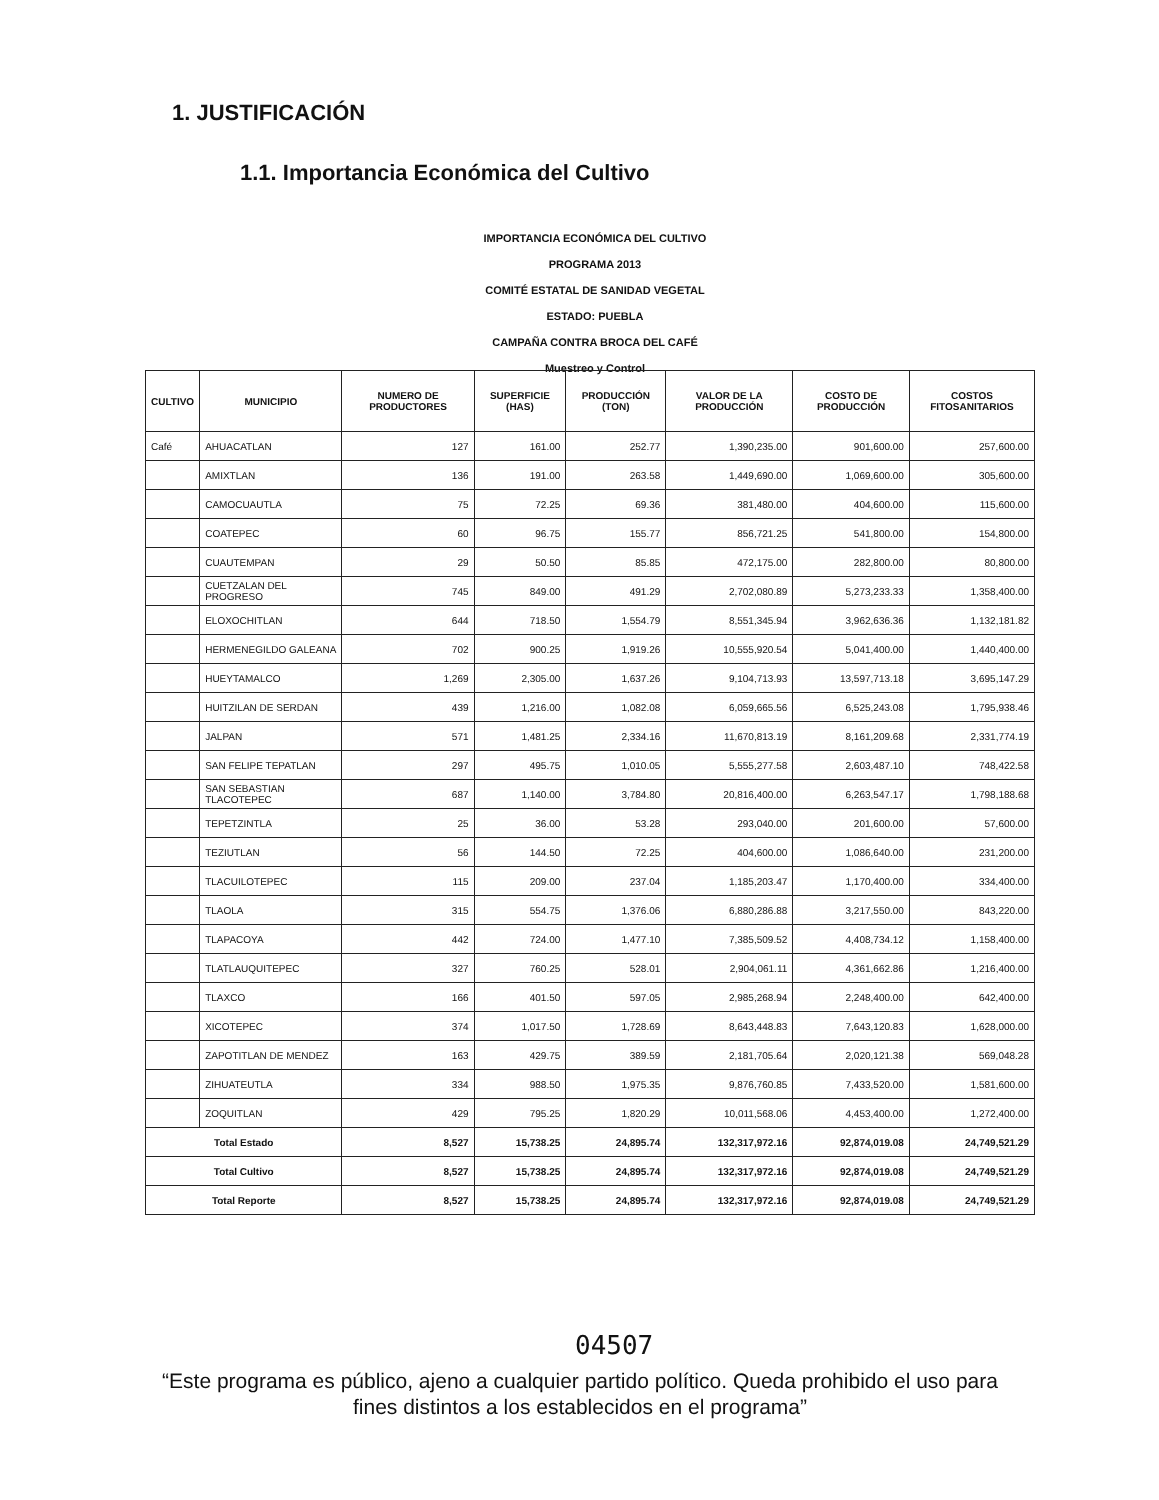1. JUSTIFICACIÓN
1.1. Importancia Económica del Cultivo
IMPORTANCIA ECONÓMICA DEL CULTIVO
PROGRAMA 2013
COMITÉ ESTATAL DE SANIDAD VEGETAL
ESTADO: PUEBLA
CAMPAÑA CONTRA BROCA DEL CAFÉ
Muestreo y Control
| CULTIVO | MUNICIPIO | NUMERO DE PRODUCTORES | SUPERFICIE (HAS) | PRODUCCIÓN (TON) | VALOR DE LA PRODUCCIÓN | COSTO DE PRODUCCIÓN | COSTOS FITOSANITARIOS |
| --- | --- | --- | --- | --- | --- | --- | --- |
| Café | AHUACATLAN | 127 | 161.00 | 252.77 | 1,390,235.00 | 901,600.00 | 257,600.00 |
| | AMIXTLAN | 136 | 191.00 | 263.58 | 1,449,690.00 | 1,069,600.00 | 305,600.00 |
| | CAMOCUAUTLA | 75 | 72.25 | 69.36 | 381,480.00 | 404,600.00 | 115,600.00 |
| | COATEPEC | 60 | 96.75 | 155.77 | 856,721.25 | 541,800.00 | 154,800.00 |
| | CUAUTEMPAN | 29 | 50.50 | 85.85 | 472,175.00 | 282,800.00 | 80,800.00 |
| | CUETZALAN DEL PROGRESO | 745 | 849.00 | 491.29 | 2,702,080.89 | 5,273,233.33 | 1,358,400.00 |
| | ELOXOCHITLAN | 644 | 718.50 | 1,554.79 | 8,551,345.94 | 3,962,636.36 | 1,132,181.82 |
| | HERMENEGILDO GALEANA | 702 | 900.25 | 1,919.26 | 10,555,920.54 | 5,041,400.00 | 1,440,400.00 |
| | HUEYTAMALCO | 1,269 | 2,305.00 | 1,637.26 | 9,104,713.93 | 13,597,713.18 | 3,695,147.29 |
| | HUITZILAN DE SERDAN | 439 | 1,216.00 | 1,082.08 | 6,059,665.56 | 6,525,243.08 | 1,795,938.46 |
| | JALPAN | 571 | 1,481.25 | 2,334.16 | 11,670,813.19 | 8,161,209.68 | 2,331,774.19 |
| | SAN FELIPE TEPATLAN | 297 | 495.75 | 1,010.05 | 5,555,277.58 | 2,603,487.10 | 748,422.58 |
| | SAN SEBASTIAN TLACOTEPEC | 687 | 1,140.00 | 3,784.80 | 20,816,400.00 | 6,263,547.17 | 1,798,188.68 |
| | TEPETZINTLA | 25 | 36.00 | 53.28 | 293,040.00 | 201,600.00 | 57,600.00 |
| | TEZIUTLAN | 56 | 144.50 | 72.25 | 404,600.00 | 1,086,640.00 | 231,200.00 |
| | TLACUILOTEPEC | 115 | 209.00 | 237.04 | 1,185,203.47 | 1,170,400.00 | 334,400.00 |
| | TLAOLA | 315 | 554.75 | 1,376.06 | 6,880,286.88 | 3,217,550.00 | 843,220.00 |
| | TLAPACOYA | 442 | 724.00 | 1,477.10 | 7,385,509.52 | 4,408,734.12 | 1,158,400.00 |
| | TLATLAUQUITEPEC | 327 | 760.25 | 528.01 | 2,904,061.11 | 4,361,662.86 | 1,216,400.00 |
| | TLAXCO | 166 | 401.50 | 597.05 | 2,985,268.94 | 2,248,400.00 | 642,400.00 |
| | XICOTEPEC | 374 | 1,017.50 | 1,728.69 | 8,643,448.83 | 7,643,120.83 | 1,628,000.00 |
| | ZAPOTITLAN DE MENDEZ | 163 | 429.75 | 389.59 | 2,181,705.64 | 2,020,121.38 | 569,048.28 |
| | ZIHUATEUTLA | 334 | 988.50 | 1,975.35 | 9,876,760.85 | 7,433,520.00 | 1,581,600.00 |
| | ZOQUITLAN | 429 | 795.25 | 1,820.29 | 10,011,568.06 | 4,453,400.00 | 1,272,400.00 |
| Total Estado | | 8,527 | 15,738.25 | 24,895.74 | 132,317,972.16 | 92,874,019.08 | 24,749,521.29 |
| Total Cultivo | | 8,527 | 15,738.25 | 24,895.74 | 132,317,972.16 | 92,874,019.08 | 24,749,521.29 |
| Total Reporte | | 8,527 | 15,738.25 | 24,895.74 | 132,317,972.16 | 92,874,019.08 | 24,749,521.29 |
04507
“Este programa es público, ajeno a cualquier partido político. Queda prohibido el uso para fines distintos a los establecidos en el programa”